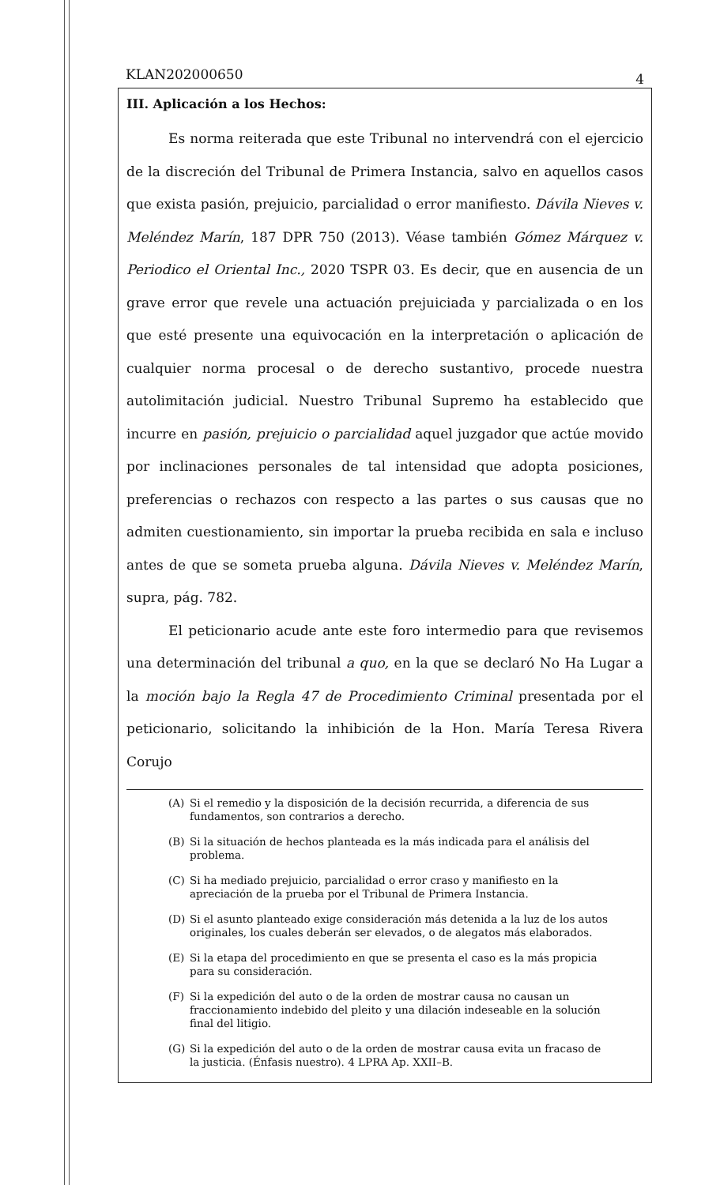KLAN202000650 4
III. Aplicación a los Hechos:
Es norma reiterada que este Tribunal no intervendrá con el ejercicio de la discreción del Tribunal de Primera Instancia, salvo en aquellos casos que exista pasión, prejuicio, parcialidad o error manifiesto. Dávila Nieves v. Meléndez Marín, 187 DPR 750 (2013). Véase también Gómez Márquez v. Periodico el Oriental Inc., 2020 TSPR 03. Es decir, que en ausencia de un grave error que revele una actuación prejuiciada y parcializada o en los que esté presente una equivocación en la interpretación o aplicación de cualquier norma procesal o de derecho sustantivo, procede nuestra autolimitación judicial. Nuestro Tribunal Supremo ha establecido que incurre en pasión, prejuicio o parcialidad aquel juzgador que actúe movido por inclinaciones personales de tal intensidad que adopta posiciones, preferencias o rechazos con respecto a las partes o sus causas que no admiten cuestionamiento, sin importar la prueba recibida en sala e incluso antes de que se someta prueba alguna. Dávila Nieves v. Meléndez Marín, supra, pág. 782.
El peticionario acude ante este foro intermedio para que revisemos una determinación del tribunal a quo, en la que se declaró No Ha Lugar a la moción bajo la Regla 47 de Procedimiento Criminal presentada por el peticionario, solicitando la inhibición de la Hon. María Teresa Rivera Corujo
(A) Si el remedio y la disposición de la decisión recurrida, a diferencia de sus fundamentos, son contrarios a derecho.
(B) Si la situación de hechos planteada es la más indicada para el análisis del problema.
(C) Si ha mediado prejuicio, parcialidad o error craso y manifiesto en la apreciación de la prueba por el Tribunal de Primera Instancia.
(D) Si el asunto planteado exige consideración más detenida a la luz de los autos originales, los cuales deberán ser elevados, o de alegatos más elaborados.
(E) Si la etapa del procedimiento en que se presenta el caso es la más propicia para su consideración.
(F) Si la expedición del auto o de la orden de mostrar causa no causan un fraccionamiento indebido del pleito y una dilación indeseable en la solución final del litigio.
(G) Si la expedición del auto o de la orden de mostrar causa evita un fracaso de la justicia. (Énfasis nuestro). 4 LPRA Ap. XXII–B.